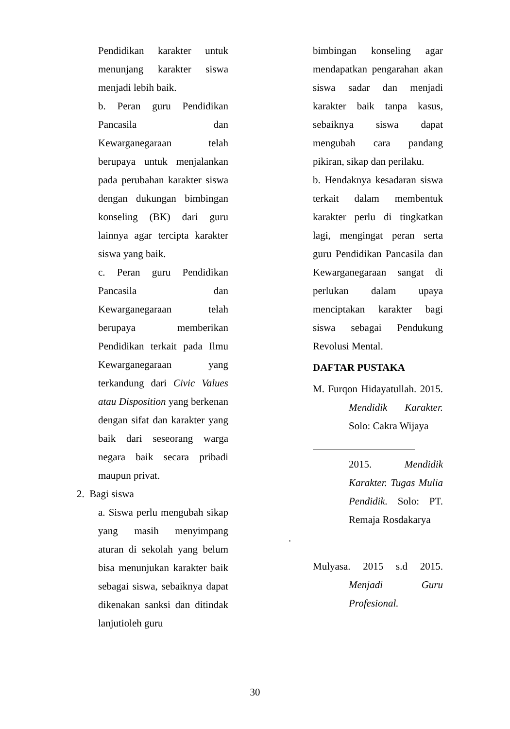Pendidikan karakter untuk menunjang karakter siswa menjadi lebih baik.
b. Peran guru Pendidikan Pancasila dan Kewarganegaraan telah berupaya untuk menjalankan pada perubahan karakter siswa dengan dukungan bimbingan konseling (BK) dari guru lainnya agar tercipta karakter siswa yang baik.
c. Peran guru Pendidikan Pancasila dan Kewarganegaraan telah berupaya memberikan Pendidikan terkait pada Ilmu Kewarganegaraan yang terkandung dari Civic Values atau Disposition yang berkenan dengan sifat dan karakter yang baik dari seseorang warga negara baik secara pribadi maupun privat.
2. Bagi siswa
a. Siswa perlu mengubah sikap yang masih menyimpang aturan di sekolah yang belum bisa menunjukan karakter baik sebagai siswa, sebaiknya dapat dikenakan sanksi dan ditindak lanjutioleh guru
bimbingan konseling agar mendapatkan pengarahan akan siswa sadar dan menjadi karakter baik tanpa kasus, sebaiknya siswa dapat mengubah cara pandang pikiran, sikap dan perilaku.
b. Hendaknya kesadaran siswa terkait dalam membentuk karakter perlu di tingkatkan lagi, mengingat peran serta guru Pendidikan Pancasila dan Kewarganegaraan sangat di perlukan dalam upaya menciptakan karakter bagi siswa sebagai Pendukung Revolusi Mental.
DAFTAR PUSTAKA
M. Furqon Hidayatullah. 2015. Mendidik Karakter. Solo: Cakra Wijaya
2015. Mendidik Karakter. Tugas Mulia Pendidik. Solo: PT. Remaja Rosdakarya
.
Mulyasa. 2015 s.d 2015. Menjadi Guru Profesional.
30